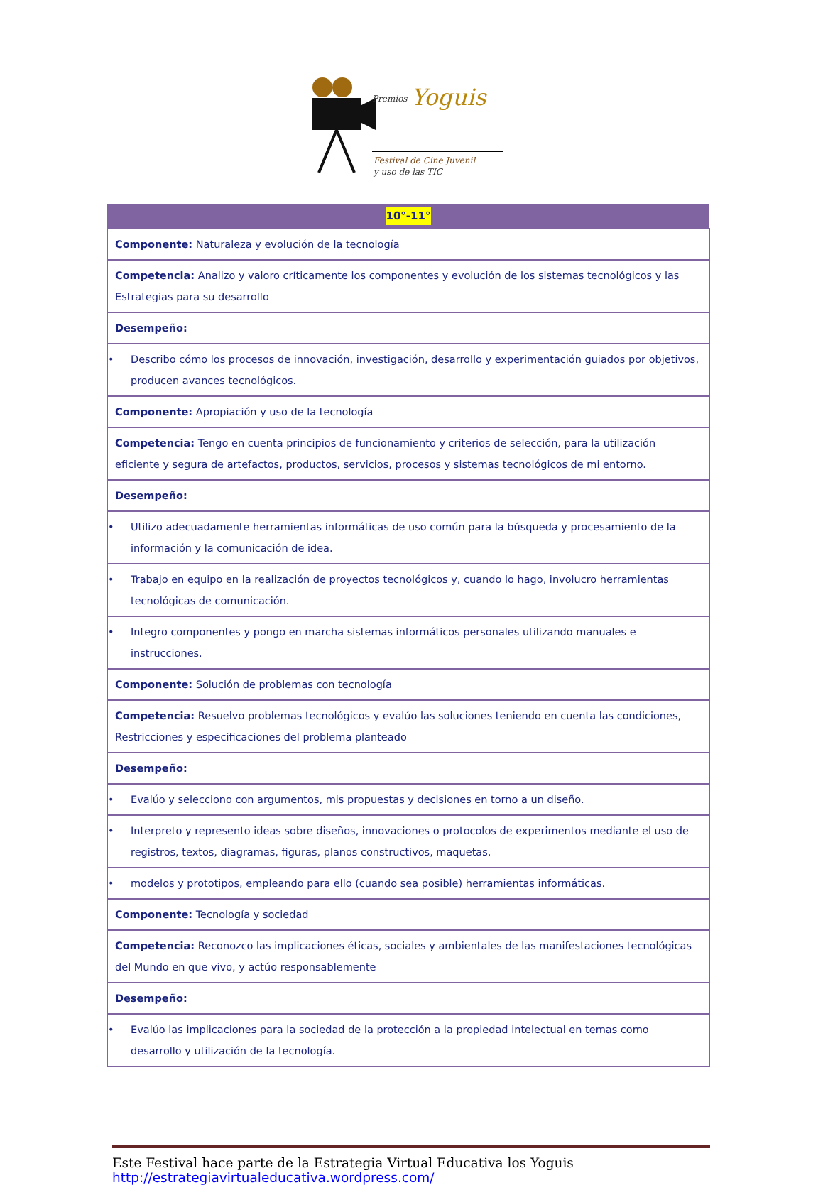Premios
Yoguis
Festival de Cine Juvenil
y uso de las TIC
| 10°-11° |
| --- |
| Componente: Naturaleza y evolución de la tecnología |
| Competencia: Analizo y valoro críticamente los componentes y evolución de los sistemas tecnológicos y las Estrategias para su desarrollo |
| Desempeño: |
| • Describo cómo los procesos de innovación, investigación, desarrollo y experimentación guiados por objetivos, producen avances tecnológicos. |
| Componente: Apropiación y uso de la tecnología |
| Competencia: Tengo en cuenta principios de funcionamiento y criterios de selección, para la utilización eficiente y segura de artefactos, productos, servicios, procesos y sistemas tecnológicos de mi entorno. |
| Desempeño: |
| • Utilizo adecuadamente herramientas informáticas de uso común para la búsqueda y procesamiento de la información y la comunicación de idea. |
| • Trabajo en equipo en la realización de proyectos tecnológicos y, cuando lo hago, involucro herramientas tecnológicas de comunicación. |
| • Integro componentes y pongo en marcha sistemas informáticos personales utilizando manuales e instrucciones. |
| Componente: Solución de problemas con tecnología |
| Competencia: Resuelvo problemas tecnológicos y evalúo las soluciones teniendo en cuenta las condiciones, Restricciones y especificaciones del problema planteado |
| Desempeño: |
| • Evalúo y selecciono con argumentos, mis propuestas y decisiones en torno a un diseño. |
| • Interpreto y represento ideas sobre diseños, innovaciones o protocolos de experimentos mediante el uso de registros, textos, diagramas, figuras, planos constructivos, maquetas, |
| • modelos y prototipos, empleando para ello (cuando sea posible) herramientas informáticas. |
| Componente: Tecnología y sociedad |
| Competencia: Reconozco las implicaciones éticas, sociales y ambientales de las manifestaciones tecnológicas del Mundo en que vivo, y actúo responsablemente |
| Desempeño: |
| • Evalúo las implicaciones para la sociedad de la protección a la propiedad intelectual en temas como desarrollo y utilización de la tecnología. |
Este Festival hace parte de la Estrategia Virtual Educativa los Yoguis
http://estrategiavirtualeducativa.wordpress.com/